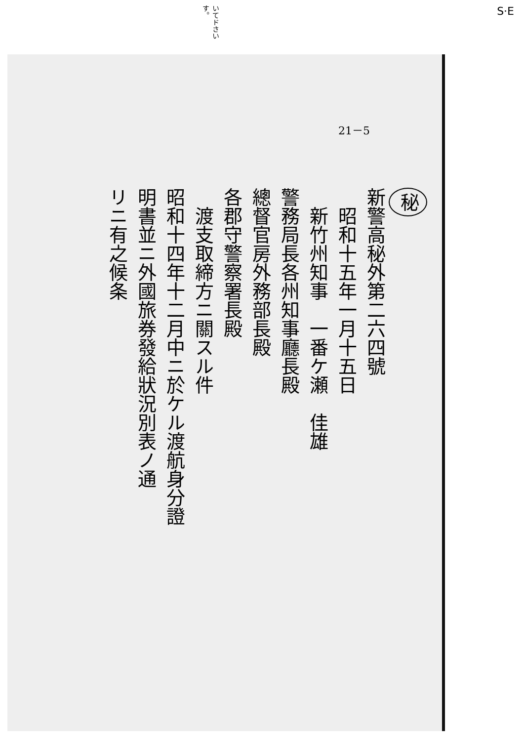いてドさい す。 S·E
21－5
秘
新警高秘外第二六四號
　昭和十五年一月十五日
　新竹州知事　一番ケ瀬　佳雄
警務局長各州知事廳長殿
總督官房外務部長殿
各郡守警察署長殿
　渡支取締方ニ關スル件
昭和十四年十二月中ニ於ケル渡航身分證
明書並ニ外國旅券發給狀況別表ノ通
リニ有之候条